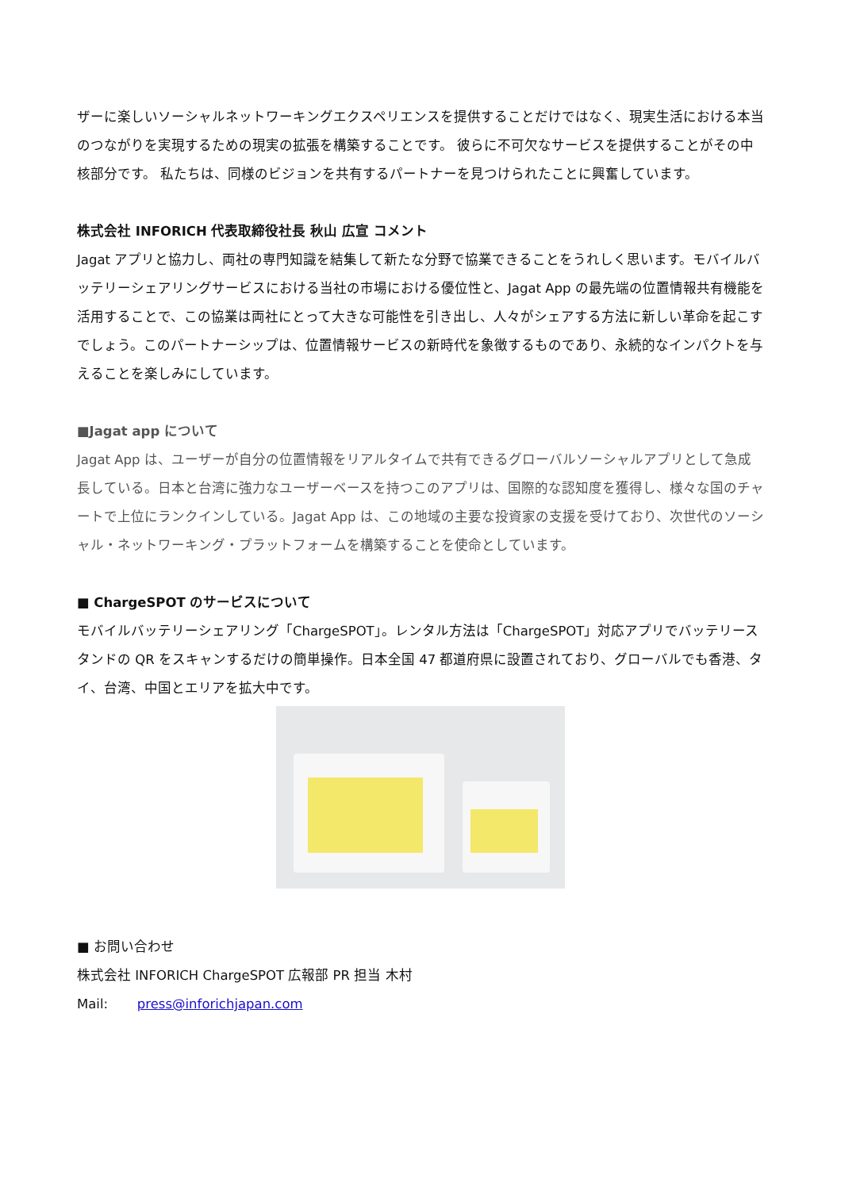ザーに楽しいソーシャルネットワーキングエクスペリエンスを提供することだけではなく、現実生活における本当のつながりを実現するための現実の拡張を構築することです。 彼らに不可欠なサービスを提供することがその中核部分です。 私たちは、同様のビジョンを共有するパートナーを見つけられたことに興奮しています。
株式会社 INFORICH 代表取締役社長 秋山 広宣 コメント
Jagat アプリと協力し、両社の専門知識を結集して新たな分野で協業できることをうれしく思います。モバイルバッテリーシェアリングサービスにおける当社の市場における優位性と、Jagat App の最先端の位置情報共有機能を活用することで、この協業は両社にとって大きな可能性を引き出し、人々がシェアする方法に新しい革命を起こすでしょう。このパートナーシップは、位置情報サービスの新時代を象徴するものであり、永続的なインパクトを与えることを楽しみにしています。
■Jagat app について
Jagat App は、ユーザーが自分の位置情報をリアルタイムで共有できるグローバルソーシャルアプリとして急成長している。日本と台湾に強力なユーザーベースを持つこのアプリは、国際的な認知度を獲得し、様々な国のチャートで上位にランクインしている。Jagat App は、この地域の主要な投資家の支援を受けており、次世代のソーシャル・ネットワーキング・プラットフォームを構築することを使命としています。
■ ChargeSPOT のサービスについて
モバイルバッテリーシェアリング「ChargeSPOT」。レンタル方法は「ChargeSPOT」対応アプリでバッテリースタンドの QR をスキャンするだけの簡単操作。日本全国 47 都道府県に設置されており、グローバルでも香港、タイ、台湾、中国とエリアを拡大中です。
■ お問い合わせ
株式会社 INFORICH ChargeSPOT 広報部 PR 担当 木村
Mail: press@inforichjapan.com